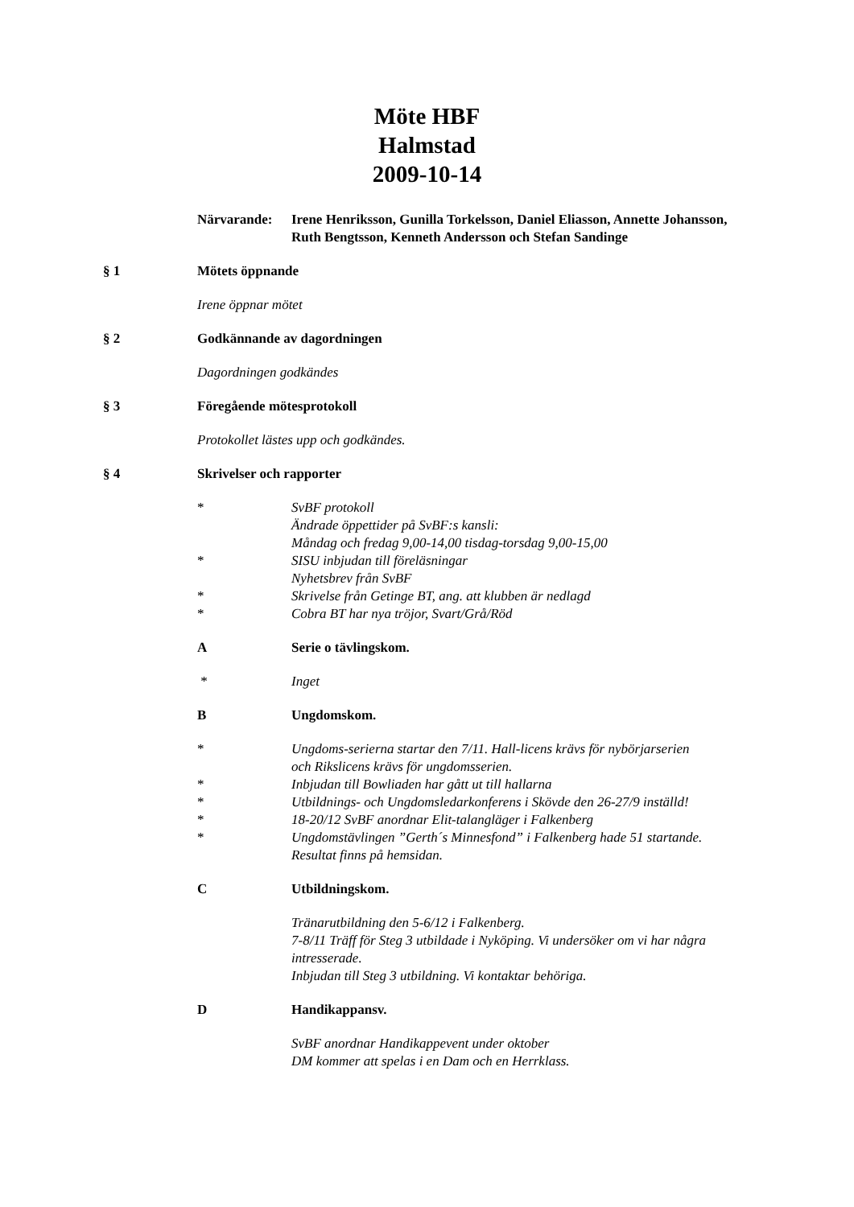Möte HBF
Halmstad
2009-10-14
Närvarande: Irene Henriksson, Gunilla Torkelsson, Daniel Eliasson, Annette Johansson,
Ruth Bengtsson, Kenneth Andersson och Stefan Sandinge
§ 1 Mötets öppnande
Irene öppnar mötet
§ 2 Godkännande av dagordningen
Dagordningen godkändes
§ 3 Föregående mötesprotokoll
Protokollet lästes upp och godkändes.
§ 4 Skrivelser och rapporter
* SvBF protokoll
Ändrade öppettider på SvBF:s kansli:
Måndag och fredag 9,00-14,00 tisdag-torsdag 9,00-15,00
* SISU inbjudan till föreläsningar
Nyhetsbrev från SvBF
* Skrivelse från Getinge BT, ang. att klubben är nedlagd
* Cobra BT har nya tröjor, Svart/Grå/Röd
A Serie o tävlingskom.
* Inget
B Ungdomskom.
* Ungdoms-serierna startar den 7/11. Hall-licens krävs för nybörjarserien
och Rikslicens krävs för ungdomsserien.
* Inbjudan till Bowliaden har gått ut till hallarna
* Utbildnings- och Ungdomsledarkonferens i Skövde den 26-27/9 inställd!
* 18-20/12 SvBF anordnar Elit-talangläger i Falkenberg
* Ungdomstävlingen ”Gerth´s Minnesfond” i Falkenberg hade 51 startande.
Resultat finns på hemsidan.
C Utbildningskom.
Tränarutbildning den 5-6/12 i Falkenberg.
7-8/11 Träff för Steg 3 utbildade i Nyköping. Vi undersöker om vi har några
intresserade.
Inbjudan till Steg 3 utbildning. Vi kontaktar behöriga.
D Handikappansv.
SvBF anordnar Handikappevent under oktober
DM kommer att spelas i en Dam och en Herrklass.